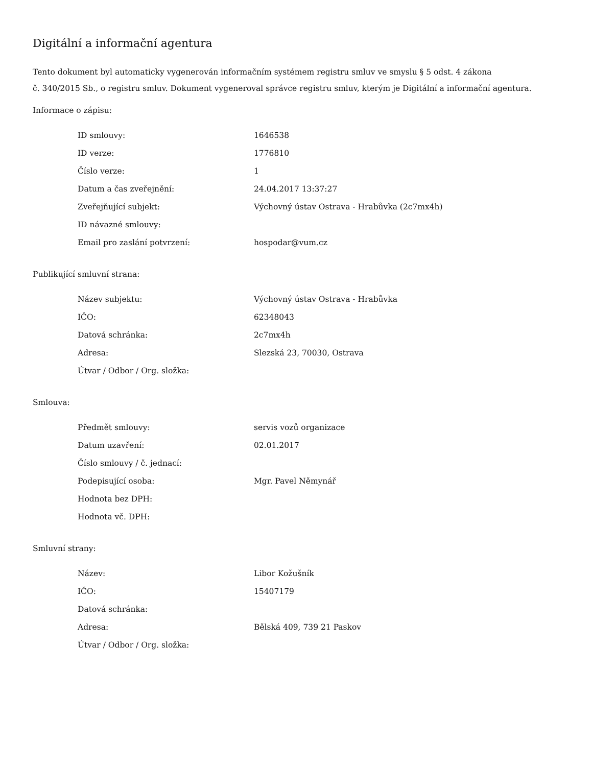Digitální a informační agentura
Tento dokument byl automaticky vygenerován informačním systémem registru smluv ve smyslu § 5 odst. 4 zákona
č. 340/2015 Sb., o registru smluv. Dokument vygeneroval správce registru smluv, kterým je Digitální a informační agentura.
Informace o zápisu:
| ID smlouvy: | 1646538 |
| ID verze: | 1776810 |
| Číslo verze: | 1 |
| Datum a čas zveřejnění: | 24.04.2017 13:37:27 |
| Zveřejňující subjekt: | Výchovný ústav Ostrava - Hrabůvka (2c7mx4h) |
| ID návazné smlouvy: | |
| Email pro zaslání potvrzení: | hospodar@vum.cz |
Publikující smluvní strana:
| Název subjektu: | Výchovný ústav Ostrava - Hrabůvka |
| IČO: | 62348043 |
| Datová schránka: | 2c7mx4h |
| Adresa: | Slezská 23, 70030, Ostrava |
| Útvar / Odbor / Org. složka: | |
Smlouva:
| Předmět smlouvy: | servis vozů organizace |
| Datum uzavření: | 02.01.2017 |
| Číslo smlouvy / č. jednací: | |
| Podepisující osoba: | Mgr. Pavel Němynář |
| Hodnota bez DPH: | |
| Hodnota vč. DPH: | |
Smluvní strany:
| Název: | Libor Kožušník |
| IČO: | 15407179 |
| Datová schránka: | |
| Adresa: | Bělská 409, 739 21 Paskov |
| Útvar / Odbor / Org. složka: | |